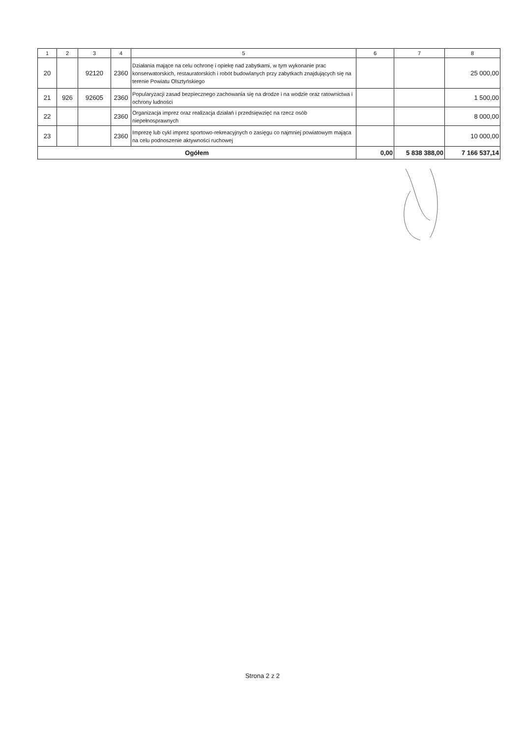| 1 | 2 | 3 | 4 | 5 | 6 | 7 | 8 |
| --- | --- | --- | --- | --- | --- | --- | --- |
| 20 | | 92120 | 2360 | Działania mające na celu ochronę i opiekę nad zabytkami, w tym wykonanie prac konserwatorskich, restauratorskich i robót budowlanych przy zabytkach znajdujących się na terenie Powiatu Olsztyńskiego | | | 25 000,00 |
| 21 | 926 | 92605 | 2360 | Popularyzacji zasad bezpiecznego zachowania się na drodze i na wodzie oraz ratownictwa i ochrony ludności | | | 1 500,00 |
| 22 | | | 2360 | Organizacja imprez oraz realizacja działań i przedsięwzięć na rzecz osób niepełnosprawnych | | | 8 000,00 |
| 23 | | | 2360 | Imprezę lub cykl imprez sportowo-rekreacyjnych o zasięgu co najmniej powiatowym mająca na celu podnoszenie aktywności ruchowej | | | 10 000,00 |
| Ogółem | | | | | 0,00 | 5 838 388,00 | 7 166 537,14 |
Strona 2 z 2